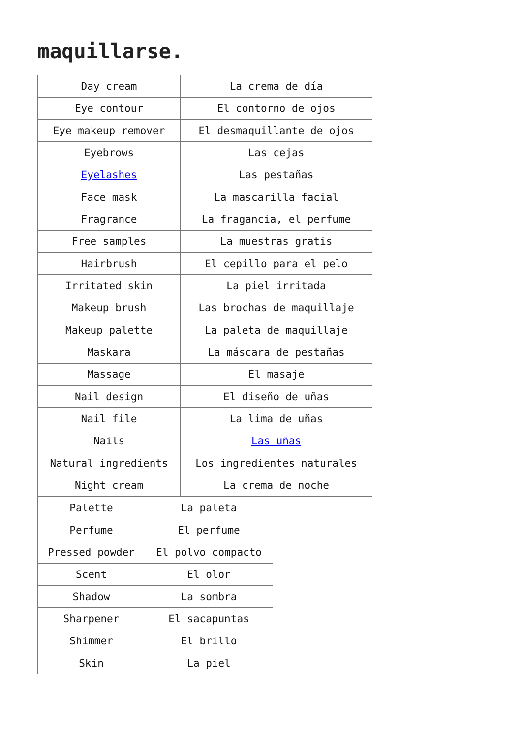maquillarse.
| Day cream | La crema de día |
| Eye contour | El contorno de ojos |
| Eye makeup remover | El desmaquillante de ojos |
| Eyebrows | Las cejas |
| Eyelashes | Las pestañas |
| Face mask | La mascarilla facial |
| Fragrance | La fragancia, el perfume |
| Free samples | La muestras gratis |
| Hairbrush | El cepillo para el pelo |
| Irritated skin | La piel irritada |
| Makeup brush | Las brochas de maquillaje |
| Makeup palette | La paleta de maquillaje |
| Maskara | La máscara de pestañas |
| Massage | El masaje |
| Nail design | El diseño de uñas |
| Nail file | La lima de uñas |
| Nails | Las uñas |
| Natural ingredients | Los ingredientes naturales |
| Night cream | La crema de noche |
| Palette | La paleta |
| Perfume | El perfume |
| Pressed powder | El polvo compacto |
| Scent | El olor |
| Shadow | La sombra |
| Sharpener | El sacapuntas |
| Shimmer | El brillo |
| Skin | La piel |